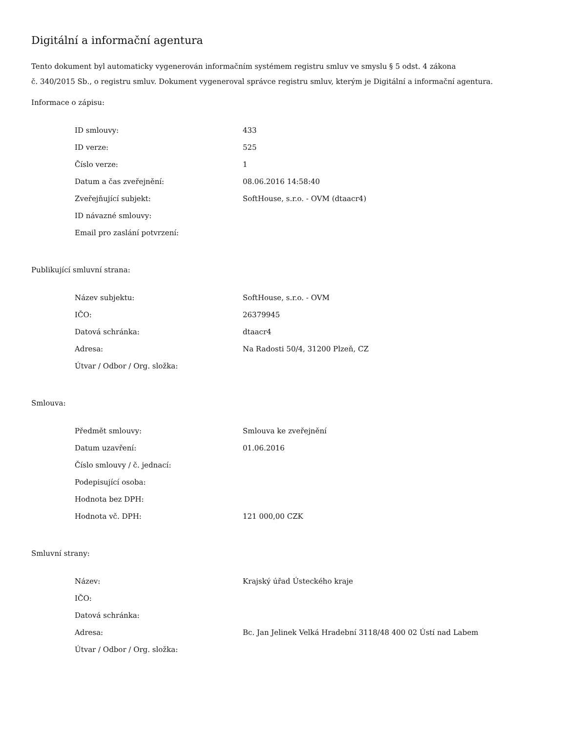Digitální a informační agentura
Tento dokument byl automaticky vygenerován informačním systémem registru smluv ve smyslu § 5 odst. 4 zákona
č. 340/2015 Sb., o registru smluv. Dokument vygeneroval správce registru smluv, kterým je Digitální a informační agentura.
Informace o zápisu:
| ID smlouvy: | 433 |
| ID verze: | 525 |
| Číslo verze: | 1 |
| Datum a čas zveřejnění: | 08.06.2016 14:58:40 |
| Zveřejňující subjekt: | SoftHouse, s.r.o. - OVM (dtaacr4) |
| ID návazné smlouvy: | |
| Email pro zaslání potvrzení: | |
Publikující smluvní strana:
| Název subjektu: | SoftHouse, s.r.o. - OVM |
| IČO: | 26379945 |
| Datová schránka: | dtaacr4 |
| Adresa: | Na Radosti 50/4, 31200 Plzeň, CZ |
| Útvar / Odbor / Org. složka: | |
Smlouva:
| Předmět smlouvy: | Smlouva ke zveřejnění |
| Datum uzavření: | 01.06.2016 |
| Číslo smlouvy / č. jednací: | |
| Podepisující osoba: | |
| Hodnota bez DPH: | |
| Hodnota vč. DPH: | 121 000,00 CZK |
Smluvní strany:
| Název: | Krajský úřad Ústeckého kraje |
| IČO: | |
| Datová schránka: | |
| Adresa: | Bc. Jan Jelinek Velká Hradební 3118/48 400 02 Ústí nad Labem |
| Útvar / Odbor / Org. složka: | |